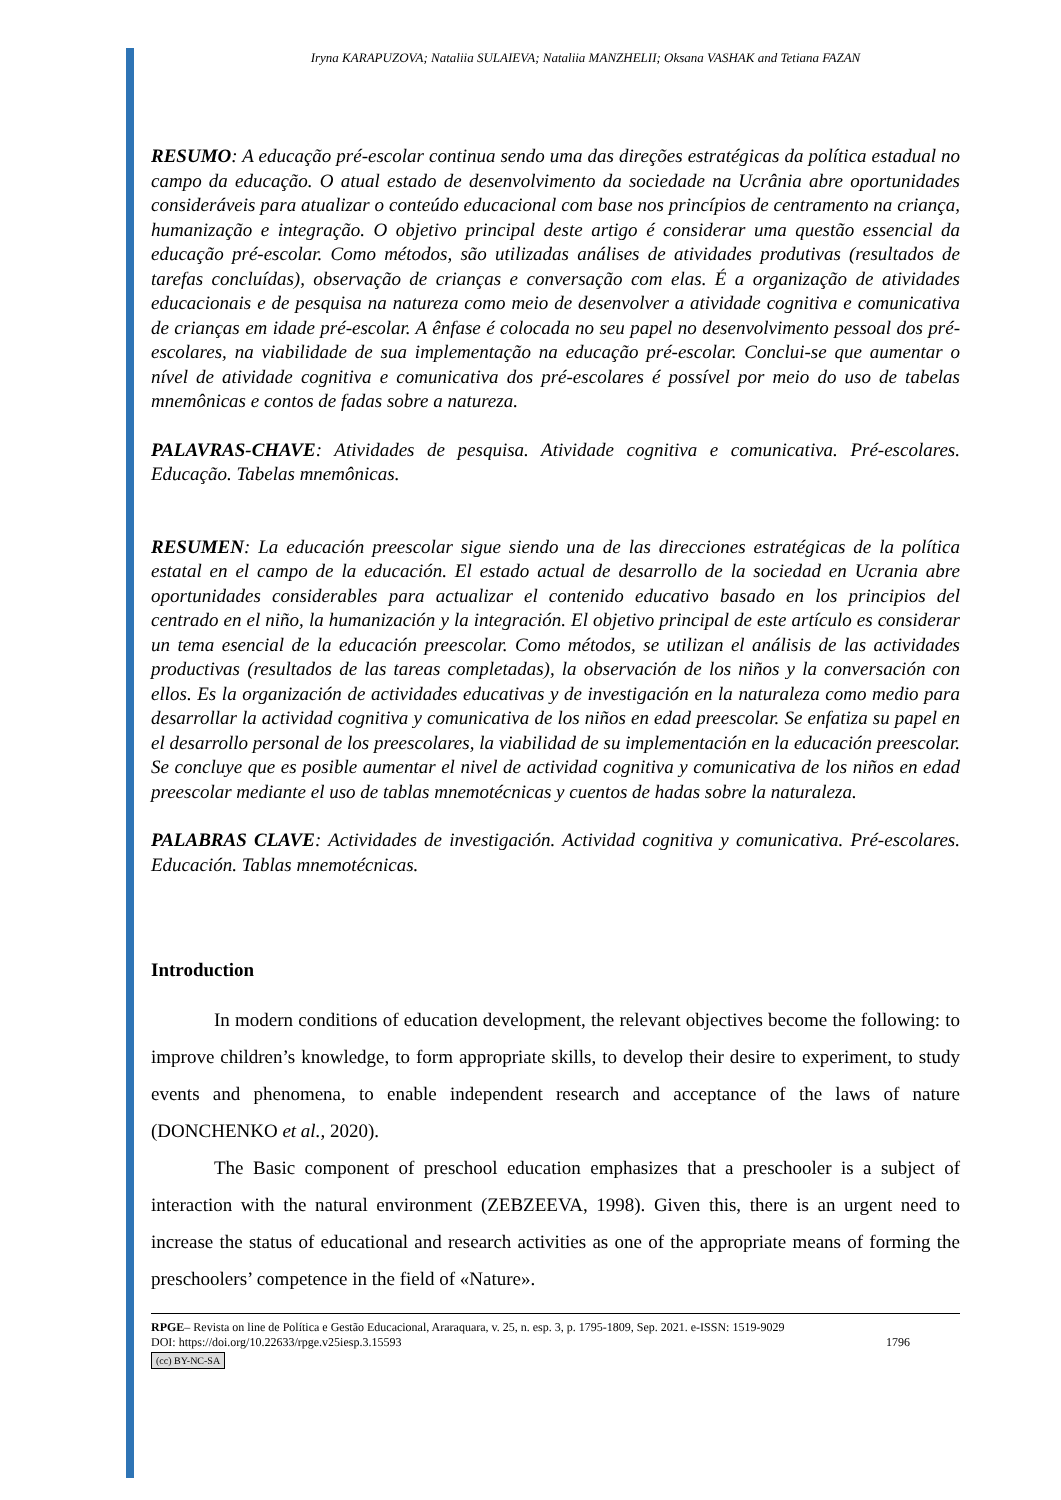Iryna KARAPUZOVA; Nataliia SULAIEVA; Nataliia MANZHELII; Oksana VASHAK and Tetiana FAZAN
RESUMO: A educação pré-escolar continua sendo uma das direções estratégicas da política estadual no campo da educação. O atual estado de desenvolvimento da sociedade na Ucrânia abre oportunidades consideráveis para atualizar o conteúdo educacional com base nos princípios de centramento na criança, humanização e integração. O objetivo principal deste artigo é considerar uma questão essencial da educação pré-escolar. Como métodos, são utilizadas análises de atividades produtivas (resultados de tarefas concluídas), observação de crianças e conversação com elas. É a organização de atividades educacionais e de pesquisa na natureza como meio de desenvolver a atividade cognitiva e comunicativa de crianças em idade pré-escolar. A ênfase é colocada no seu papel no desenvolvimento pessoal dos pré-escolares, na viabilidade de sua implementação na educação pré-escolar. Conclui-se que aumentar o nível de atividade cognitiva e comunicativa dos pré-escolares é possível por meio do uso de tabelas mnemônicas e contos de fadas sobre a natureza.
PALAVRAS-CHAVE: Atividades de pesquisa. Atividade cognitiva e comunicativa. Pré-escolares. Educação. Tabelas mnemônicas.
RESUMEN: La educación preescolar sigue siendo una de las direcciones estratégicas de la política estatal en el campo de la educación. El estado actual de desarrollo de la sociedad en Ucrania abre oportunidades considerables para actualizar el contenido educativo basado en los principios del centrado en el niño, la humanización y la integración. El objetivo principal de este artículo es considerar un tema esencial de la educación preescolar. Como métodos, se utilizan el análisis de las actividades productivas (resultados de las tareas completadas), la observación de los niños y la conversación con ellos. Es la organización de actividades educativas y de investigación en la naturaleza como medio para desarrollar la actividad cognitiva y comunicativa de los niños en edad preescolar. Se enfatiza su papel en el desarrollo personal de los preescolares, la viabilidad de su implementación en la educación preescolar. Se concluye que es posible aumentar el nivel de actividad cognitiva y comunicativa de los niños en edad preescolar mediante el uso de tablas mnemotécnicas y cuentos de hadas sobre la naturaleza.
PALABRAS CLAVE: Actividades de investigación. Actividad cognitiva y comunicativa. Pré-escolares. Educación. Tablas mnemotécnicas.
Introduction
In modern conditions of education development, the relevant objectives become the following: to improve children’s knowledge, to form appropriate skills, to develop their desire to experiment, to study events and phenomena, to enable independent research and acceptance of the laws of nature (DONCHENKO et al., 2020).
The Basic component of preschool education emphasizes that a preschooler is a subject of interaction with the natural environment (ZEBZEEVA, 1998). Given this, there is an urgent need to increase the status of educational and research activities as one of the appropriate means of forming the preschoolers’ competence in the field of «Nature».
RPGE– Revista on line de Política e Gestão Educacional, Araraquara, v. 25, n. esp. 3, p. 1795-1809, Sep. 2021. e-ISSN: 1519-9029
DOI: https://doi.org/10.22633/rpge.v25iesp.3.15593 1796
(cc) BY-NC-SA